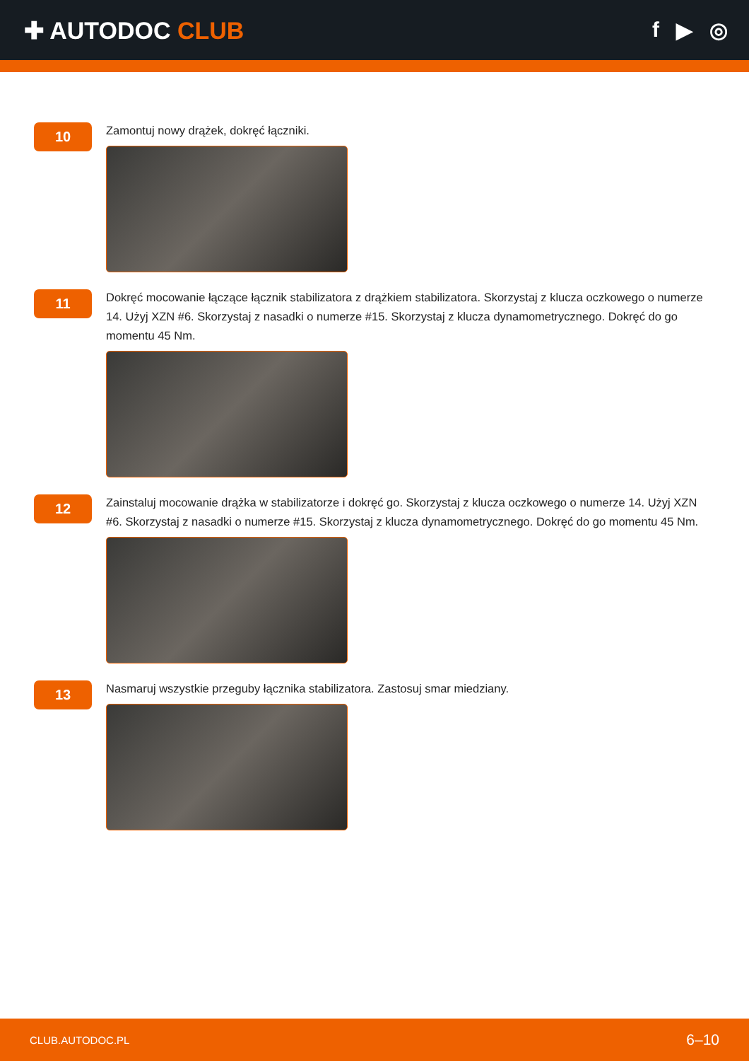✚ AUTODOC CLUB f ▶ ◎
10
Zamontuj nowy drążek, dokręć łączniki.
11
Dokręć mocowanie łączące łącznik stabilizatora z drążkiem stabilizatora. Skorzystaj z klucza oczkowego o numerze 14. Użyj XZN #6. Skorzystaj z nasadki o numerze #15. Skorzystaj z klucza dynamometrycznego. Dokręć do go momentu 45 Nm.
12
Zainstaluj mocowanie drążka w stabilizatorze i dokręć go. Skorzystaj z klucza oczkowego o numerze 14. Użyj XZN #6. Skorzystaj z nasadki o numerze #15. Skorzystaj z klucza dynamometrycznego. Dokręć do go momentu 45 Nm.
13
Nasmaruj wszystkie przeguby łącznika stabilizatora. Zastosuj smar miedziany.
CLUB.AUTODOC.PL 6–10